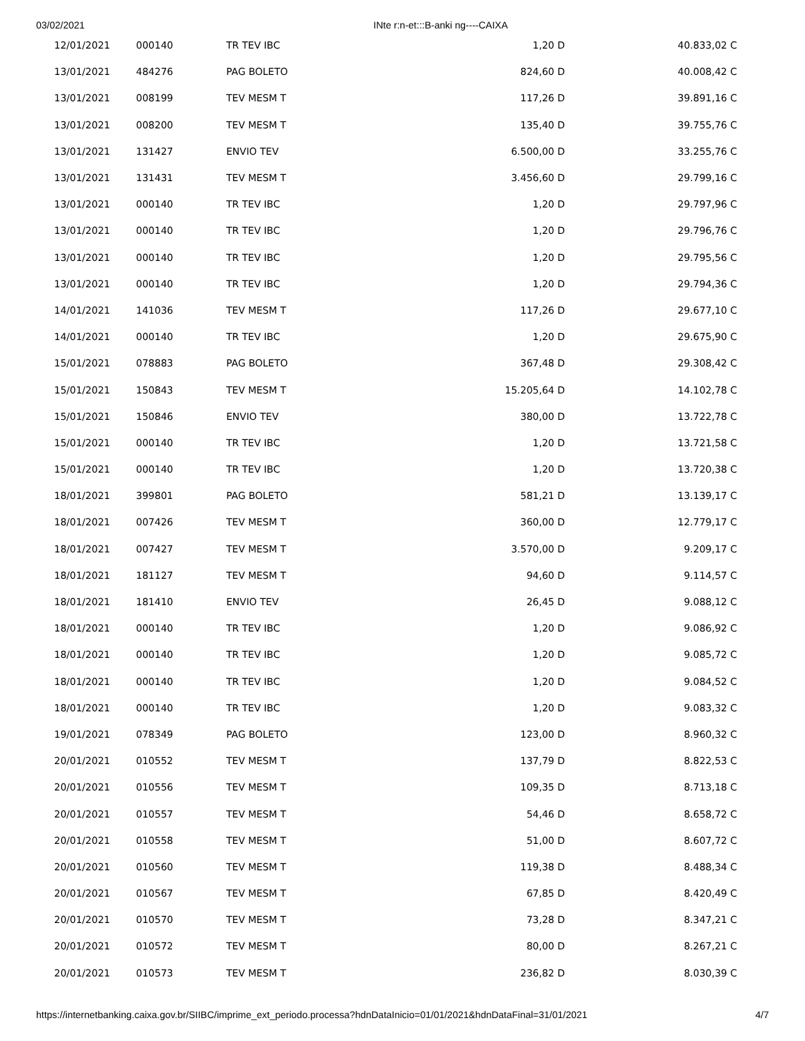03/02/2021 INte r:n-et:::B-anki ng----CAIXA
| 12/01/2021 | 000140 | TR TEV IBC | 1,20 D | 40.833,02 C |
| 13/01/2021 | 484276 | PAG BOLETO | 824,60 D | 40.008,42 C |
| 13/01/2021 | 008199 | TEV MESM T | 117,26 D | 39.891,16 C |
| 13/01/2021 | 008200 | TEV MESM T | 135,40 D | 39.755,76 C |
| 13/01/2021 | 131427 | ENVIO TEV | 6.500,00 D | 33.255,76 C |
| 13/01/2021 | 131431 | TEV MESM T | 3.456,60 D | 29.799,16 C |
| 13/01/2021 | 000140 | TR TEV IBC | 1,20 D | 29.797,96 C |
| 13/01/2021 | 000140 | TR TEV IBC | 1,20 D | 29.796,76 C |
| 13/01/2021 | 000140 | TR TEV IBC | 1,20 D | 29.795,56 C |
| 13/01/2021 | 000140 | TR TEV IBC | 1,20 D | 29.794,36 C |
| 14/01/2021 | 141036 | TEV MESM T | 117,26 D | 29.677,10 C |
| 14/01/2021 | 000140 | TR TEV IBC | 1,20 D | 29.675,90 C |
| 15/01/2021 | 078883 | PAG BOLETO | 367,48 D | 29.308,42 C |
| 15/01/2021 | 150843 | TEV MESM T | 15.205,64 D | 14.102,78 C |
| 15/01/2021 | 150846 | ENVIO TEV | 380,00 D | 13.722,78 C |
| 15/01/2021 | 000140 | TR TEV IBC | 1,20 D | 13.721,58 C |
| 15/01/2021 | 000140 | TR TEV IBC | 1,20 D | 13.720,38 C |
| 18/01/2021 | 399801 | PAG BOLETO | 581,21 D | 13.139,17 C |
| 18/01/2021 | 007426 | TEV MESM T | 360,00 D | 12.779,17 C |
| 18/01/2021 | 007427 | TEV MESM T | 3.570,00 D | 9.209,17 C |
| 18/01/2021 | 181127 | TEV MESM T | 94,60 D | 9.114,57 C |
| 18/01/2021 | 181410 | ENVIO TEV | 26,45 D | 9.088,12 C |
| 18/01/2021 | 000140 | TR TEV IBC | 1,20 D | 9.086,92 C |
| 18/01/2021 | 000140 | TR TEV IBC | 1,20 D | 9.085,72 C |
| 18/01/2021 | 000140 | TR TEV IBC | 1,20 D | 9.084,52 C |
| 18/01/2021 | 000140 | TR TEV IBC | 1,20 D | 9.083,32 C |
| 19/01/2021 | 078349 | PAG BOLETO | 123,00 D | 8.960,32 C |
| 20/01/2021 | 010552 | TEV MESM T | 137,79 D | 8.822,53 C |
| 20/01/2021 | 010556 | TEV MESM T | 109,35 D | 8.713,18 C |
| 20/01/2021 | 010557 | TEV MESM T | 54,46 D | 8.658,72 C |
| 20/01/2021 | 010558 | TEV MESM T | 51,00 D | 8.607,72 C |
| 20/01/2021 | 010560 | TEV MESM T | 119,38 D | 8.488,34 C |
| 20/01/2021 | 010567 | TEV MESM T | 67,85 D | 8.420,49 C |
| 20/01/2021 | 010570 | TEV MESM T | 73,28 D | 8.347,21 C |
| 20/01/2021 | 010572 | TEV MESM T | 80,00 D | 8.267,21 C |
| 20/01/2021 | 010573 | TEV MESM T | 236,82 D | 8.030,39 C |
https://internetbanking.caixa.gov.br/SIIBC/imprime_ext_periodo.processa?hdnDataInicio=01/01/2021&hdnDataFinal=31/01/2021 4/7